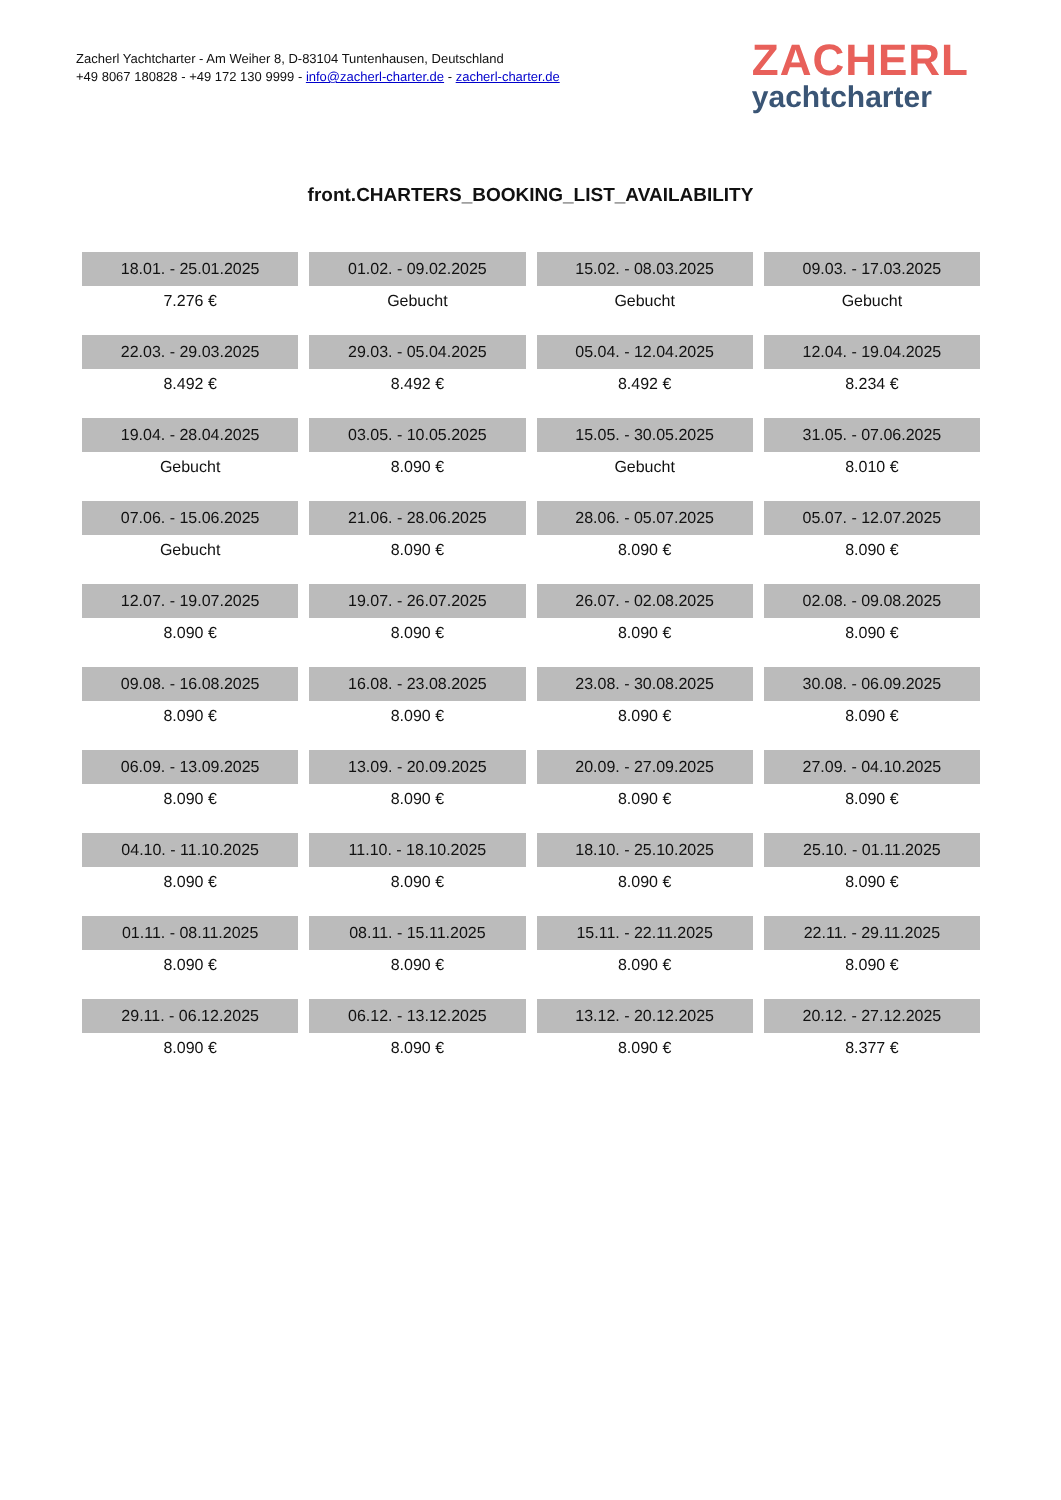Zacherl Yachtcharter - Am Weiher 8, D-83104 Tuntenhausen, Deutschland
+49 8067 180828 - +49 172 130 9999 - info@zacherl-charter.de - zacherl-charter.de
ZACHERL
yachtcharter
front.CHARTERS_BOOKING_LIST_AVAILABILITY
| 18.01. - 25.01.2025 | 01.02. - 09.02.2025 | 15.02. - 08.03.2025 | 09.03. - 17.03.2025 |
| 7.276 € | Gebucht | Gebucht | Gebucht |
| 22.03. - 29.03.2025 | 29.03. - 05.04.2025 | 05.04. - 12.04.2025 | 12.04. - 19.04.2025 |
| 8.492 € | 8.492 € | 8.492 € | 8.234 € |
| 19.04. - 28.04.2025 | 03.05. - 10.05.2025 | 15.05. - 30.05.2025 | 31.05. - 07.06.2025 |
| Gebucht | 8.090 € | Gebucht | 8.010 € |
| 07.06. - 15.06.2025 | 21.06. - 28.06.2025 | 28.06. - 05.07.2025 | 05.07. - 12.07.2025 |
| Gebucht | 8.090 € | 8.090 € | 8.090 € |
| 12.07. - 19.07.2025 | 19.07. - 26.07.2025 | 26.07. - 02.08.2025 | 02.08. - 09.08.2025 |
| 8.090 € | 8.090 € | 8.090 € | 8.090 € |
| 09.08. - 16.08.2025 | 16.08. - 23.08.2025 | 23.08. - 30.08.2025 | 30.08. - 06.09.2025 |
| 8.090 € | 8.090 € | 8.090 € | 8.090 € |
| 06.09. - 13.09.2025 | 13.09. - 20.09.2025 | 20.09. - 27.09.2025 | 27.09. - 04.10.2025 |
| 8.090 € | 8.090 € | 8.090 € | 8.090 € |
| 04.10. - 11.10.2025 | 11.10. - 18.10.2025 | 18.10. - 25.10.2025 | 25.10. - 01.11.2025 |
| 8.090 € | 8.090 € | 8.090 € | 8.090 € |
| 01.11. - 08.11.2025 | 08.11. - 15.11.2025 | 15.11. - 22.11.2025 | 22.11. - 29.11.2025 |
| 8.090 € | 8.090 € | 8.090 € | 8.090 € |
| 29.11. - 06.12.2025 | 06.12. - 13.12.2025 | 13.12. - 20.12.2025 | 20.12. - 27.12.2025 |
| 8.090 € | 8.090 € | 8.090 € | 8.377 € |